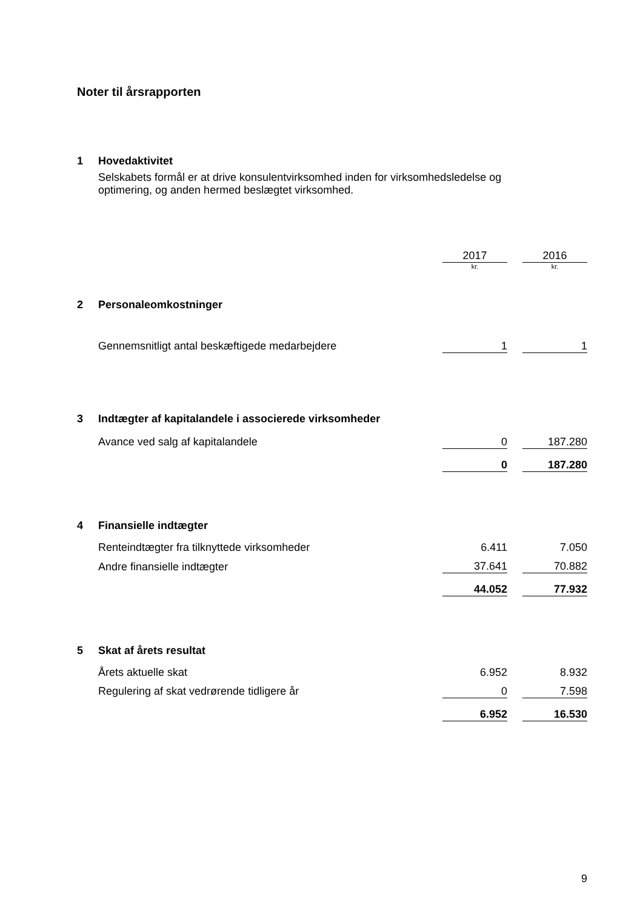Noter til årsrapporten
| 1 | Hovedaktivitet | | | |
| | Selskabets formål er at drive konsulentvirksomhed inden for virksomhedsledelse og optimering, og anden hermed beslægtet virksomhed. | | | |
| | | 2017 | | 2016 |
| | | kr. | | kr. |
| 2 | Personaleomkostninger | | | |
| | Gennemsnitligt antal beskæftigede medarbejdere | 1 | | 1 |
| 3 | Indtægter af kapitalandele i associerede virksomheder | | | |
| | Avance ved salg af kapitalandele | 0 | | 187.280 |
| | | 0 | | 187.280 |
| 4 | Finansielle indtægter | | | |
| | Renteindtægter fra tilknyttede virksomheder | 6.411 | | 7.050 |
| | Andre finansielle indtægter | 37.641 | | 70.882 |
| | | 44.052 | | 77.932 |
| 5 | Skat af årets resultat | | | |
| | Årets aktuelle skat | 6.952 | | 8.932 |
| | Regulering af skat vedrørende tidligere år | 0 | | 7.598 |
| | | 6.952 | | 16.530 |
9